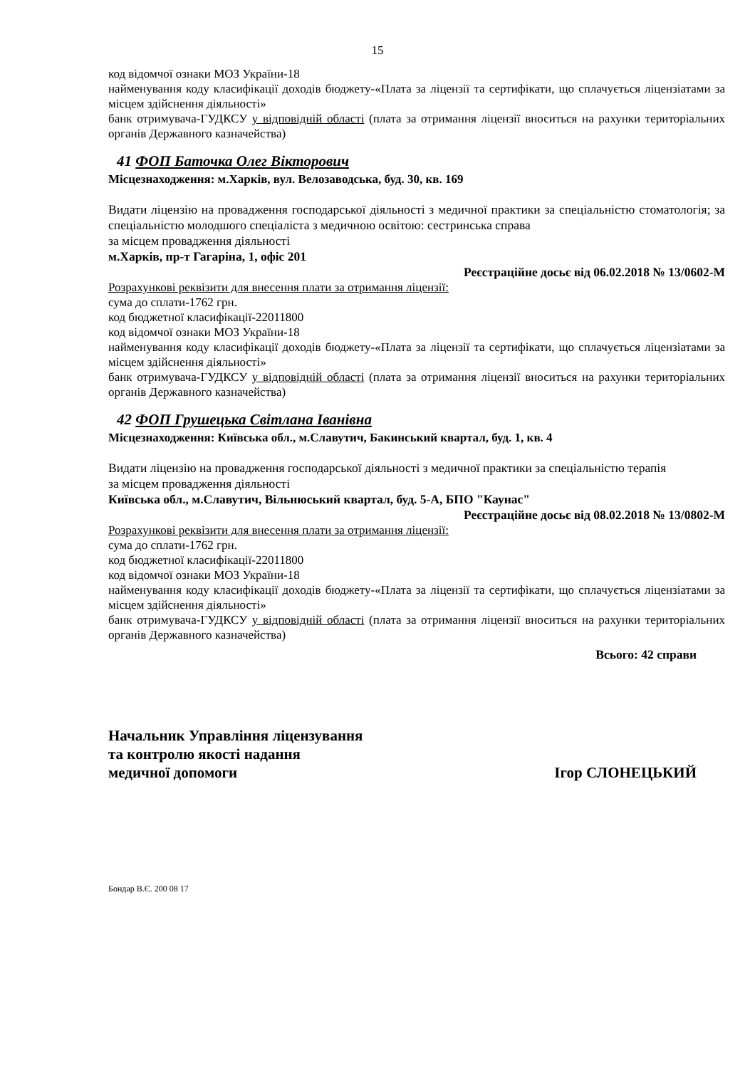15
код відомчої ознаки МОЗ України-18
найменування коду класифікації доходів бюджету-«Плата за ліцензії та сертифікати, що сплачується ліцензіатами за місцем здійснення діяльності»
банк отримувача-ГУДКСУ у відповідній області (плата за отримання ліцензії вноситься на рахунки територіальних органів Державного казначейства)
41 ФОП Баточка Олег Вікторович
Місцезнаходження: м.Харків, вул. Велозаводська, буд. 30, кв. 169
Видати ліцензію на провадження господарської діяльності з медичної практики за спеціальністю стоматологія; за спеціальністю молодшого спеціаліста з медичною освітою: сестринська справа
за місцем провадження діяльності
м.Харків, пр-т Гагаріна, 1, офіс 201
Реєстраційне досьє від 06.02.2018 № 13/0602-М
Розрахункові реквізити для внесення плати за отримання ліцензії:
сума до сплати-1762 грн.
код бюджетної класифікації-22011800
код відомчої ознаки МОЗ України-18
найменування коду класифікації доходів бюджету-«Плата за ліцензії та сертифікати, що сплачується ліцензіатами за місцем здійснення діяльності»
банк отримувача-ГУДКСУ у відповідній області (плата за отримання ліцензії вноситься на рахунки територіальних органів Державного казначейства)
42 ФОП Грушецька Світлана Іванівна
Місцезнаходження: Київська обл., м.Славутич, Бакинський квартал, буд. 1, кв. 4
Видати ліцензію на провадження господарської діяльності з медичної практики за спеціальністю терапія
за місцем провадження діяльності
Київська обл., м.Славутич, Вільнюський квартал, буд. 5-А, БПО "Каунас"
Реєстраційне досьє від 08.02.2018 № 13/0802-М
Розрахункові реквізити для внесення плати за отримання ліцензії:
сума до сплати-1762 грн.
код бюджетної класифікації-22011800
код відомчої ознаки МОЗ України-18
найменування коду класифікації доходів бюджету-«Плата за ліцензії та сертифікати, що сплачується ліцензіатами за місцем здійснення діяльності»
банк отримувача-ГУДКСУ у відповідній області (плата за отримання ліцензії вноситься на рахунки територіальних органів Державного казначейства)
Всього: 42 справи
Начальник Управління ліцензування
та контролю якості надання
медичної допомоги
Ігор СЛОНЕЦЬКИЙ
Бондар В.Є. 200 08 17